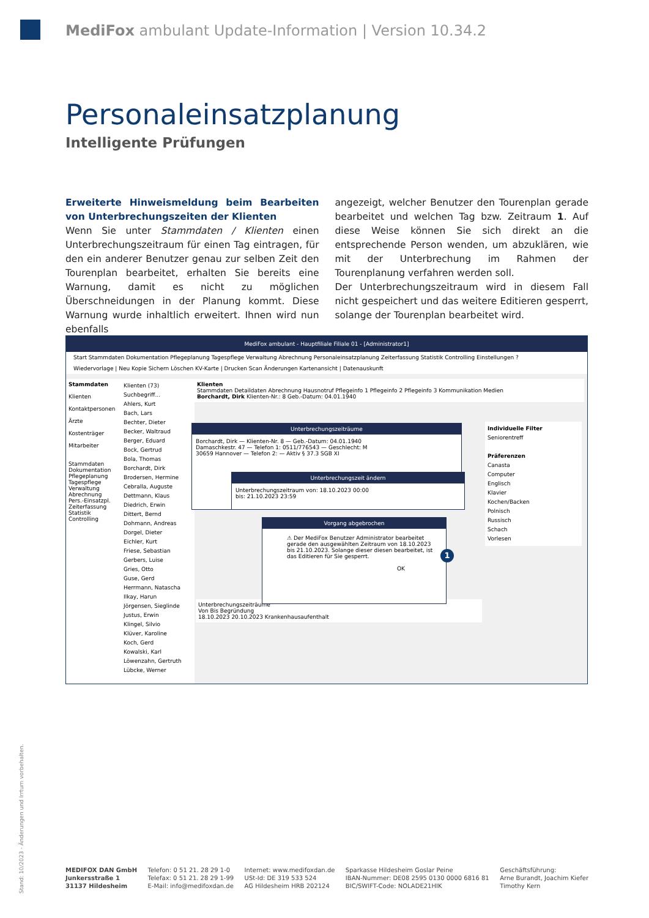MediFox ambulant Update-Information | Version 10.34.2
Personaleinsatzplanung
Intelligente Prüfungen
Erweiterte Hinweismeldung beim Bearbeiten von Unterbrechungszeiten der Klienten
Wenn Sie unter Stammdaten / Klienten einen Unterbrechungszeitraum für einen Tag eintragen, für den ein anderer Benutzer genau zur selben Zeit den Tourenplan bearbeitet, erhalten Sie bereits eine Warnung, damit es nicht zu möglichen Überschneidungen in der Planung kommt. Diese Warnung wurde inhaltlich erweitert. Ihnen wird nun ebenfalls
angezeigt, welcher Benutzer den Tourenplan gerade bearbeitet und welchen Tag bzw. Zeitraum 1. Auf diese Weise können Sie sich direkt an die entsprechende Person wenden, um abzuklären, wie mit der Unterbrechung im Rahmen der Tourenplanung verfahren werden soll.
Der Unterbrechungszeitraum wird in diesem Fall nicht gespeichert und das weitere Editieren gesperrt, solange der Tourenplan bearbeitet wird.
MediFox ambulant - Hauptfiliale Filiale 01 - [Administrator1]
Start Stammdaten Dokumentation Pflegeplanung Tagespflege Verwaltung Abrechnung Personaleinsatzplanung Zeiterfassung Statistik Controlling Einstellungen ?
Wiedervorlage | Neu Kopie Sichern Löschen KV-Karte | Drucken Scan Änderungen Kartenansicht | Datenauskunft
Stammdaten
Klienten
Kontaktpersonen
Ärzte
Kostenträger
Mitarbeiter
Stammdaten
Dokumentation
Pflegeplanung
Tagespflege
Verwaltung
Abrechnung
Pers.-Einsatzpl.
Zeiterfassung
Statistik
Controlling
Klienten (73)
Suchbegriff...
Ahlers, Kurt
Bach, Lars
Bechter, Dieter
Becker, Waltraud
Berger, Eduard
Bock, Gertrud
Bola, Thomas
Borchardt, Dirk
Brodersen, Hermine
Cebralla, Auguste
Dettmann, Klaus
Diedrich, Erwin
Dittert, Bernd
Dohmann, Andreas
Dorgel, Dieter
Eichler, Kurt
Friese, Sebastian
Gerbers, Luise
Gries, Otto
Guse, Gerd
Herrmann, Natascha
Ilkay, Harun
Jörgensen, Sieglinde
Justus, Erwin
Klingel, Silvio
Klüver, Karoline
Koch, Gerd
Kowalski, Karl
Löwenzahn, Gertruth
Lübcke, Werner
Klienten
Stammdaten Detaildaten Abrechnung Hausnotruf Pflegeinfo 1 Pflegeinfo 2 Pflegeinfo 3 Kommunikation Medien
Borchardt, Dirk Klienten-Nr.: 8 Geb.-Datum: 04.01.1940
Individuelle Filter
Seniorentreff
Präferenzen
Canasta
Computer
Englisch
Klavier
Kochen/Backen
Polnisch
Russisch
Schach
Vorlesen
Unterbrechungszeiträume
Von Bis Begründung
18.10.2023 20.10.2023 Krankenhausaufenthalt
Unterbrechungszeiträume
Borchardt, Dirk — Klienten-Nr. 8 — Geb.-Datum: 04.01.1940
Damaschkestr. 47 — Telefon 1: 0511/776543 — Geschlecht: M
30659 Hannover — Telefon 2: — Aktiv § 37.3 SGB XI
Unterbrechungszeit ändern
Unterbrechungszeitraum von: 18.10.2023 00:00
bis: 21.10.2023 23:59
Vorgang abgebrochen
⚠ Der MediFox Benutzer Administrator bearbeitet gerade den ausgewählten Zeitraum von 18.10.2023 bis 21.10.2023. Solange dieser diesen bearbeitet, ist das Editieren für Sie gesperrt.
OK
1
Stand: 10/2023 - Änderungen und Irrtum vorbehalten.
MEDIFOX DAN GmbH
Junkersstraße 1
31137 Hildesheim
Telefon: 0 51 21. 28 29 1-0
Telefax: 0 51 21. 28 29 1-99
E-Mail: info@medifoxdan.de
Internet: www.medifoxdan.de
USt-Id: DE 319 533 524
AG Hildesheim HRB 202124
Sparkasse Hildesheim Goslar Peine
IBAN-Nummer: DE08 2595 0130 0000 6816 81
BIC/SWIFT-Code: NOLADE21HIK
Geschäftsführung:
Arne Burandt, Joachim Kiefer
Timothy Kern